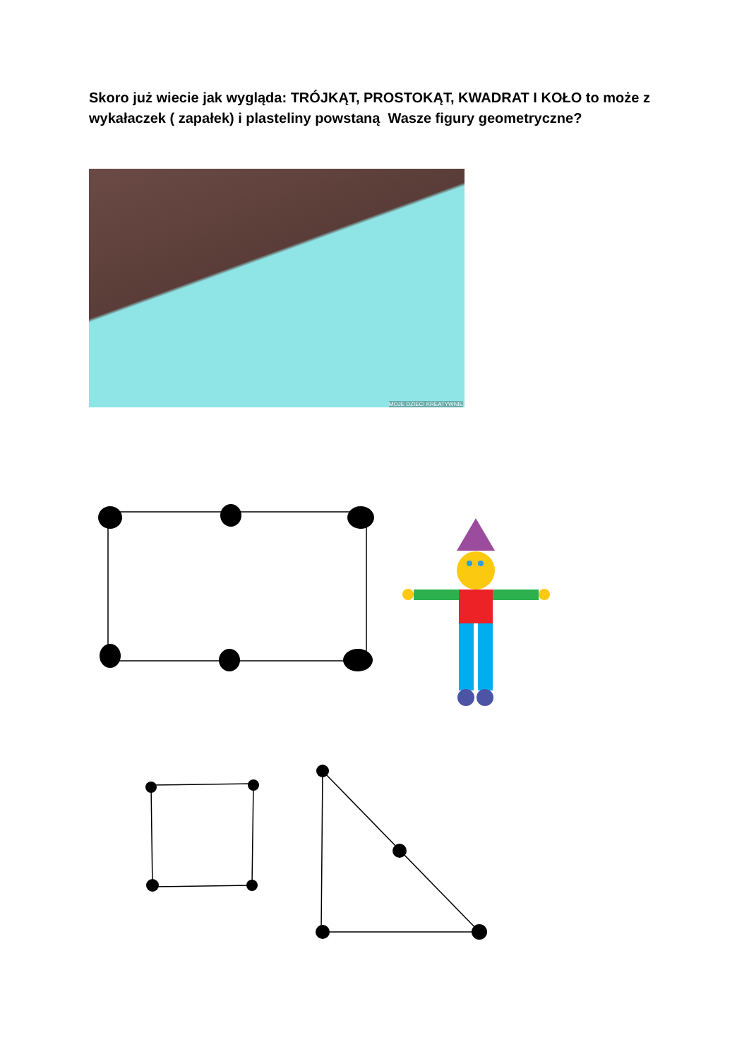Skoro już wiecie jak wygląda: TRÓJKĄT, PROSTOKĄT, KWADRAT I KOŁO to może z wykałaczek ( zapałek) i plasteliny powstaną Wasze figury geometryczne?
MOJE DZIECI KREATYWNIE